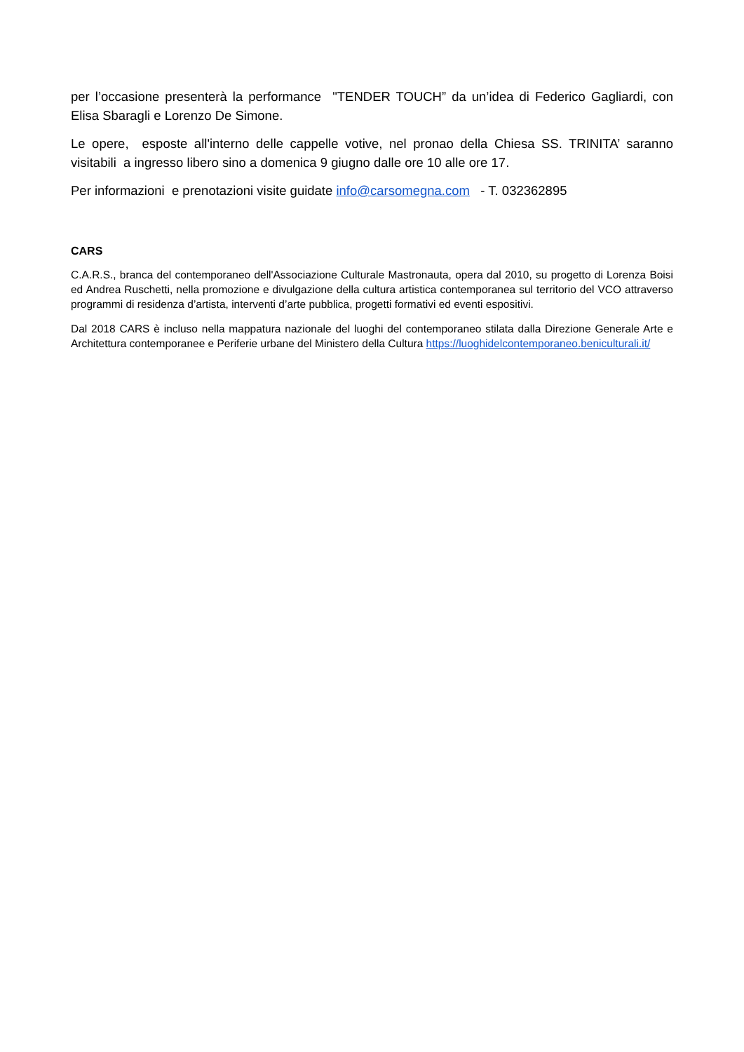per l’occasione presenterà la performance "TENDER TOUCH” da un’idea di Federico Gagliardi, con Elisa Sbaragli e Lorenzo De Simone.
Le opere, esposte all'interno delle cappelle votive, nel pronao della Chiesa SS. TRINITA’ saranno visitabili a ingresso libero sino a domenica 9 giugno dalle ore 10 alle ore 17.
Per informazioni e prenotazioni visite guidate info@carsomegna.com - T. 032362895
CARS
C.A.R.S., branca del contemporaneo dell'Associazione Culturale Mastronauta, opera dal 2010, su progetto di Lorenza Boisi ed Andrea Ruschetti, nella promozione e divulgazione della cultura artistica contemporanea sul territorio del VCO attraverso programmi di residenza d’artista, interventi d’arte pubblica, progetti formativi ed eventi espositivi.
Dal 2018 CARS è incluso nella mappatura nazionale del luoghi del contemporaneo stilata dalla Direzione Generale Arte e Architettura contemporanee e Periferie urbane del Ministero della Cultura https://luoghidelcontemporaneo.beniculturali.it/